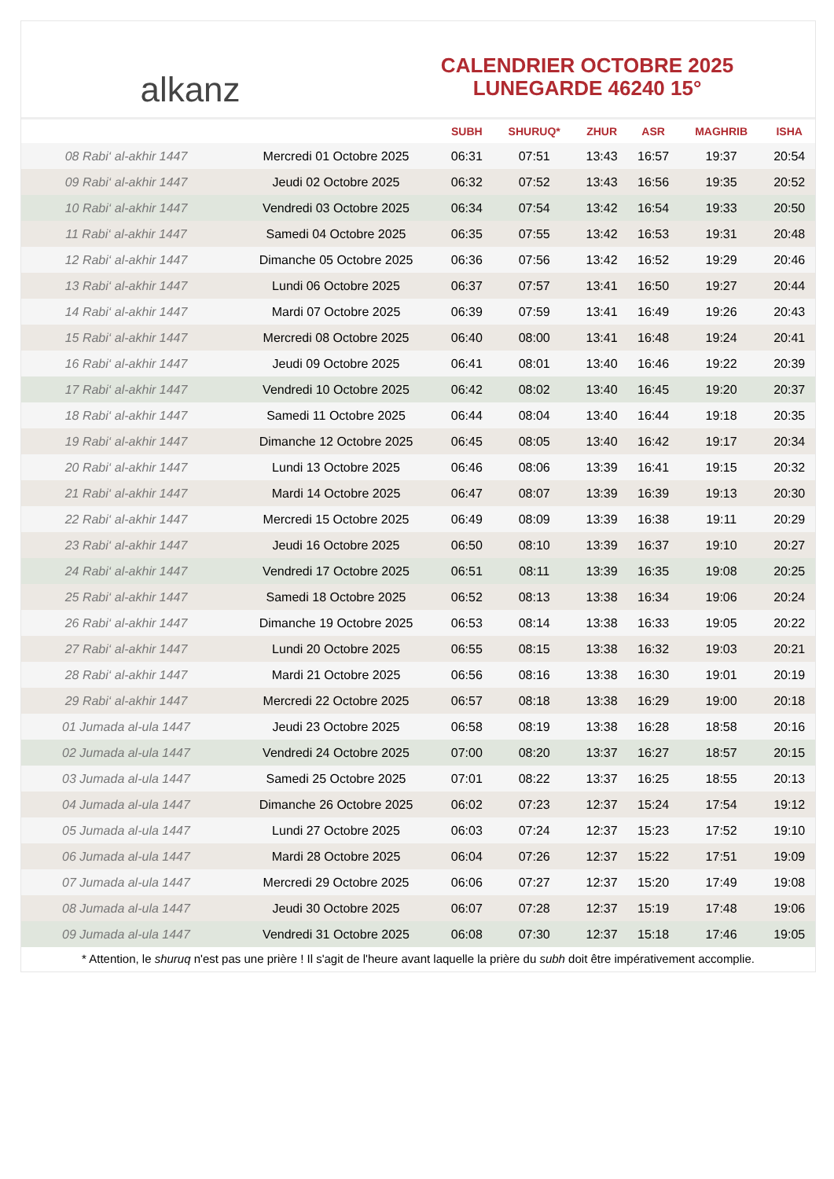alkanz
CALENDRIER OCTOBRE 2025
LUNEGARDE 46240 15°
| | | SUBH | SHURUQ* | ZHUR | ASR | MAGHRIB | ISHA |
| --- | --- | --- | --- | --- | --- | --- | --- |
| 08 Rabi‘ al-akhir 1447 | Mercredi 01 Octobre 2025 | 06:31 | 07:51 | 13:43 | 16:57 | 19:37 | 20:54 |
| 09 Rabi‘ al-akhir 1447 | Jeudi 02 Octobre 2025 | 06:32 | 07:52 | 13:43 | 16:56 | 19:35 | 20:52 |
| 10 Rabi‘ al-akhir 1447 | Vendredi 03 Octobre 2025 | 06:34 | 07:54 | 13:42 | 16:54 | 19:33 | 20:50 |
| 11 Rabi‘ al-akhir 1447 | Samedi 04 Octobre 2025 | 06:35 | 07:55 | 13:42 | 16:53 | 19:31 | 20:48 |
| 12 Rabi‘ al-akhir 1447 | Dimanche 05 Octobre 2025 | 06:36 | 07:56 | 13:42 | 16:52 | 19:29 | 20:46 |
| 13 Rabi‘ al-akhir 1447 | Lundi 06 Octobre 2025 | 06:37 | 07:57 | 13:41 | 16:50 | 19:27 | 20:44 |
| 14 Rabi‘ al-akhir 1447 | Mardi 07 Octobre 2025 | 06:39 | 07:59 | 13:41 | 16:49 | 19:26 | 20:43 |
| 15 Rabi‘ al-akhir 1447 | Mercredi 08 Octobre 2025 | 06:40 | 08:00 | 13:41 | 16:48 | 19:24 | 20:41 |
| 16 Rabi‘ al-akhir 1447 | Jeudi 09 Octobre 2025 | 06:41 | 08:01 | 13:40 | 16:46 | 19:22 | 20:39 |
| 17 Rabi‘ al-akhir 1447 | Vendredi 10 Octobre 2025 | 06:42 | 08:02 | 13:40 | 16:45 | 19:20 | 20:37 |
| 18 Rabi‘ al-akhir 1447 | Samedi 11 Octobre 2025 | 06:44 | 08:04 | 13:40 | 16:44 | 19:18 | 20:35 |
| 19 Rabi‘ al-akhir 1447 | Dimanche 12 Octobre 2025 | 06:45 | 08:05 | 13:40 | 16:42 | 19:17 | 20:34 |
| 20 Rabi‘ al-akhir 1447 | Lundi 13 Octobre 2025 | 06:46 | 08:06 | 13:39 | 16:41 | 19:15 | 20:32 |
| 21 Rabi‘ al-akhir 1447 | Mardi 14 Octobre 2025 | 06:47 | 08:07 | 13:39 | 16:39 | 19:13 | 20:30 |
| 22 Rabi‘ al-akhir 1447 | Mercredi 15 Octobre 2025 | 06:49 | 08:09 | 13:39 | 16:38 | 19:11 | 20:29 |
| 23 Rabi‘ al-akhir 1447 | Jeudi 16 Octobre 2025 | 06:50 | 08:10 | 13:39 | 16:37 | 19:10 | 20:27 |
| 24 Rabi‘ al-akhir 1447 | Vendredi 17 Octobre 2025 | 06:51 | 08:11 | 13:39 | 16:35 | 19:08 | 20:25 |
| 25 Rabi‘ al-akhir 1447 | Samedi 18 Octobre 2025 | 06:52 | 08:13 | 13:38 | 16:34 | 19:06 | 20:24 |
| 26 Rabi‘ al-akhir 1447 | Dimanche 19 Octobre 2025 | 06:53 | 08:14 | 13:38 | 16:33 | 19:05 | 20:22 |
| 27 Rabi‘ al-akhir 1447 | Lundi 20 Octobre 2025 | 06:55 | 08:15 | 13:38 | 16:32 | 19:03 | 20:21 |
| 28 Rabi‘ al-akhir 1447 | Mardi 21 Octobre 2025 | 06:56 | 08:16 | 13:38 | 16:30 | 19:01 | 20:19 |
| 29 Rabi‘ al-akhir 1447 | Mercredi 22 Octobre 2025 | 06:57 | 08:18 | 13:38 | 16:29 | 19:00 | 20:18 |
| 01 Jumada al-ula 1447 | Jeudi 23 Octobre 2025 | 06:58 | 08:19 | 13:38 | 16:28 | 18:58 | 20:16 |
| 02 Jumada al-ula 1447 | Vendredi 24 Octobre 2025 | 07:00 | 08:20 | 13:37 | 16:27 | 18:57 | 20:15 |
| 03 Jumada al-ula 1447 | Samedi 25 Octobre 2025 | 07:01 | 08:22 | 13:37 | 16:25 | 18:55 | 20:13 |
| 04 Jumada al-ula 1447 | Dimanche 26 Octobre 2025 | 06:02 | 07:23 | 12:37 | 15:24 | 17:54 | 19:12 |
| 05 Jumada al-ula 1447 | Lundi 27 Octobre 2025 | 06:03 | 07:24 | 12:37 | 15:23 | 17:52 | 19:10 |
| 06 Jumada al-ula 1447 | Mardi 28 Octobre 2025 | 06:04 | 07:26 | 12:37 | 15:22 | 17:51 | 19:09 |
| 07 Jumada al-ula 1447 | Mercredi 29 Octobre 2025 | 06:06 | 07:27 | 12:37 | 15:20 | 17:49 | 19:08 |
| 08 Jumada al-ula 1447 | Jeudi 30 Octobre 2025 | 06:07 | 07:28 | 12:37 | 15:19 | 17:48 | 19:06 |
| 09 Jumada al-ula 1447 | Vendredi 31 Octobre 2025 | 06:08 | 07:30 | 12:37 | 15:18 | 17:46 | 19:05 |
* Attention, le shuruq n'est pas une prière ! Il s'agit de l'heure avant laquelle la prière du subh doit être impérativement accomplie.